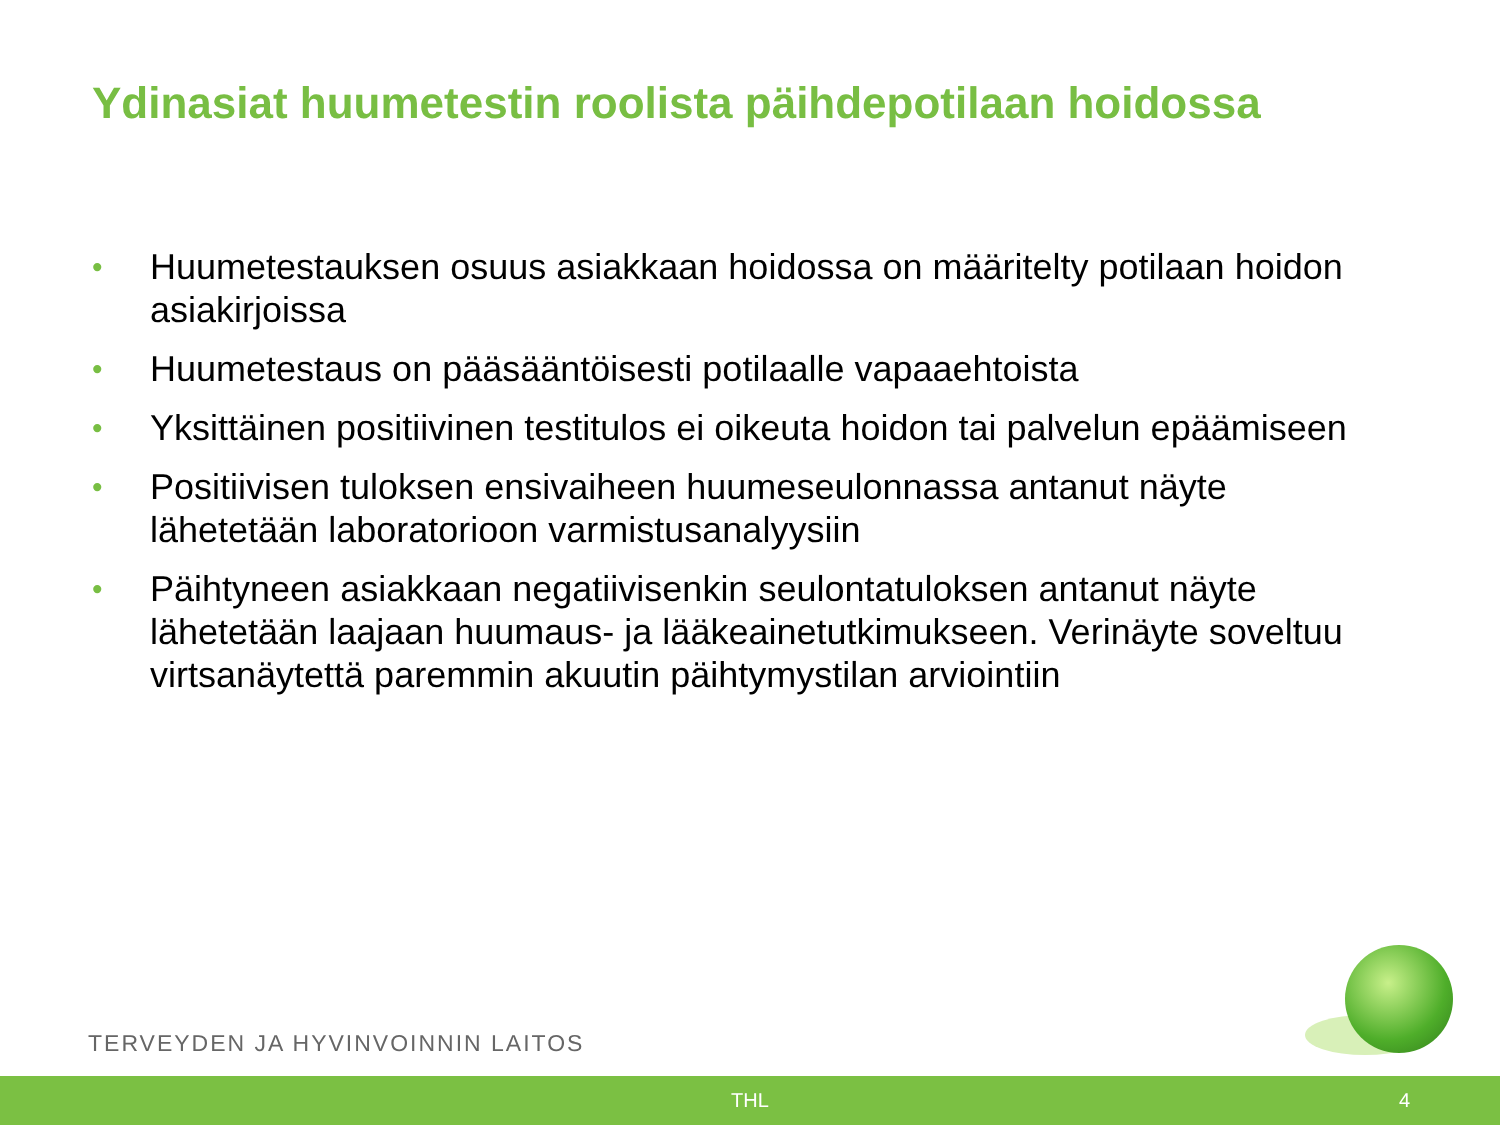Ydinasiat huumetestin roolista päihdepotilaan hoidossa
• Huumetestauksen osuus asiakkaan hoidossa on määritelty potilaan hoidon asiakirjoissa
• Huumetestaus on pääsääntöisesti potilaalle vapaaehtoista
• Yksittäinen positiivinen testitulos ei oikeuta hoidon tai palvelun epäämiseen
• Positiivisen tuloksen ensivaiheen huumeseulonnassa antanut näyte lähetetään laboratorioon varmistusanalyysiin
• Päihtyneen asiakkaan negatiivisenkin seulontatuloksen antanut näyte lähetetään laajaan huumaus- ja lääkeainetutkimukseen. Verinäyte soveltuu virtsanäytettä paremmin akuutin päihtymystilan arviointiin
TERVEYDEN JA HYVINVOINNIN LAITOS
THL 4